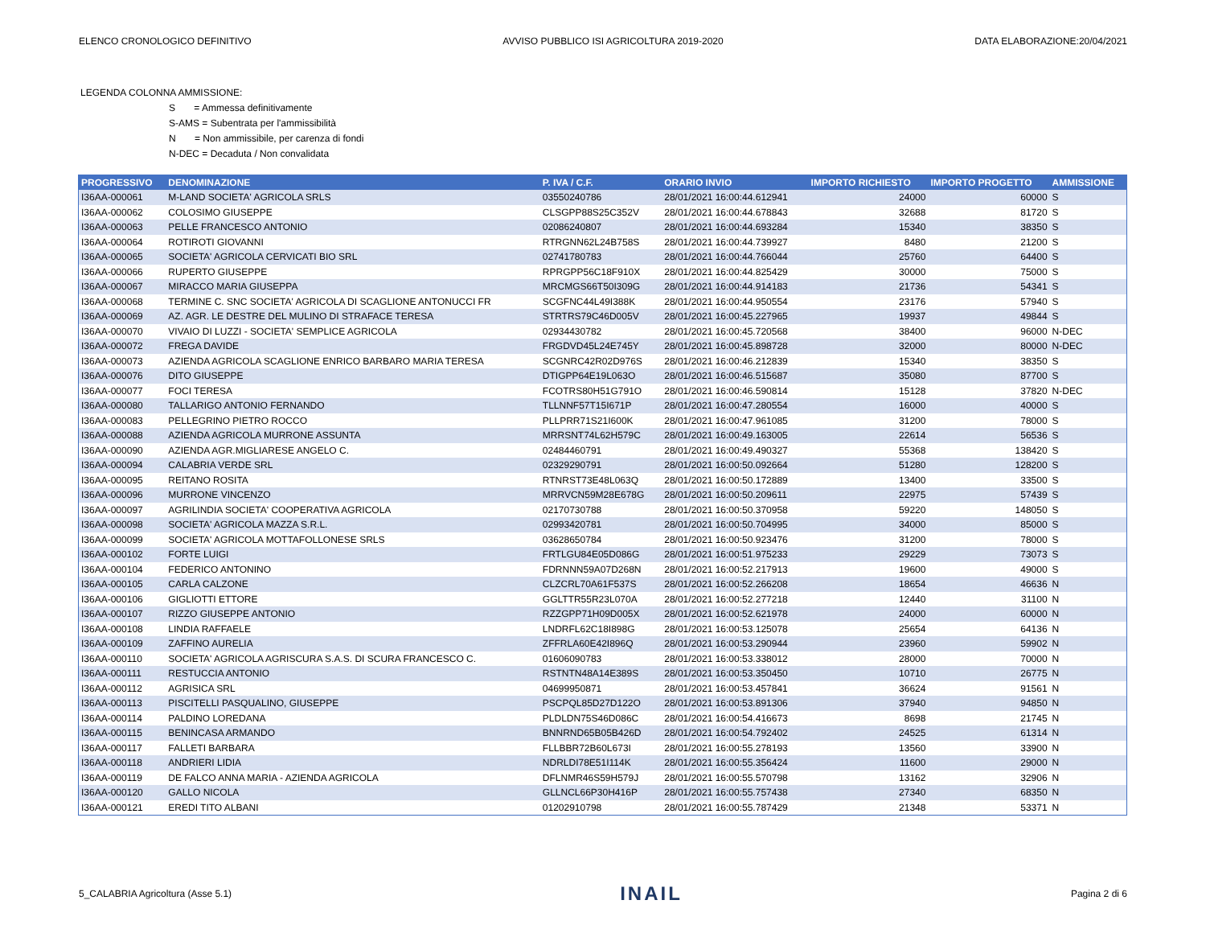ELENCO CRONOLOGICO DEFINITIVO AVVISO PUBBLICO ISI AGRICOLTURA 2019-2020 DATA ELABORAZIONE:20/04/2021
LEGENDA COLONNA AMMISSIONE:
S = Ammessa definitivamente
S-AMS = Subentrata per l'ammissibilità
N = Non ammissibile, per carenza di fondi
N-DEC = Decaduta / Non convalidata
| PROGRESSIVO | DENOMINAZIONE | P. IVA / C.F. | ORARIO INVIO | IMPORTO RICHIESTO | IMPORTO PROGETTO | AMMISSIONE |
| --- | --- | --- | --- | --- | --- | --- |
| I36AA-000061 | M-LAND SOCIETA' AGRICOLA SRLS | 03550240786 | 28/01/2021 16:00:44.612941 | 24000 | 60000 | S |
| I36AA-000062 | COLOSIMO GIUSEPPE | CLSGPP88S25C352V | 28/01/2021 16:00:44.678843 | 32688 | 81720 | S |
| I36AA-000063 | PELLE FRANCESCO ANTONIO | 02086240807 | 28/01/2021 16:00:44.693284 | 15340 | 38350 | S |
| I36AA-000064 | ROTIROTI GIOVANNI | RTRGNN62L24B758S | 28/01/2021 16:00:44.739927 | 8480 | 21200 | S |
| I36AA-000065 | SOCIETA' AGRICOLA CERVICATI BIO SRL | 02741780783 | 28/01/2021 16:00:44.766044 | 25760 | 64400 | S |
| I36AA-000066 | RUPERTO GIUSEPPE | RPRGPP56C18F910X | 28/01/2021 16:00:44.825429 | 30000 | 75000 | S |
| I36AA-000067 | MIRACCO MARIA GIUSEPPA | MRCMGS66T50I309G | 28/01/2021 16:00:44.914183 | 21736 | 54341 | S |
| I36AA-000068 | TERMINE C. SNC SOCIETA' AGRICOLA DI SCAGLIONE ANTONUCCI FR | SCGFNC44L49I388K | 28/01/2021 16:00:44.950554 | 23176 | 57940 | S |
| I36AA-000069 | AZ. AGR. LE DESTRE DEL MULINO DI STRAFACE TERESA | STRTRS79C46D005V | 28/01/2021 16:00:45.227965 | 19937 | 49844 | S |
| I36AA-000070 | VIVAIO DI LUZZI - SOCIETA' SEMPLICE AGRICOLA | 02934430782 | 28/01/2021 16:00:45.720568 | 38400 | 96000 | N-DEC |
| I36AA-000072 | FREGA DAVIDE | FRGDVD45L24E745Y | 28/01/2021 16:00:45.898728 | 32000 | 80000 | N-DEC |
| I36AA-000073 | AZIENDA AGRICOLA SCAGLIONE ENRICO BARBARO MARIA TERESA | SCGNRC42R02D976S | 28/01/2021 16:00:46.212839 | 15340 | 38350 | S |
| I36AA-000076 | DITO GIUSEPPE | DTIGPP64E19L063O | 28/01/2021 16:00:46.515687 | 35080 | 87700 | S |
| I36AA-000077 | FOCI TERESA | FCOTRS80H51G791O | 28/01/2021 16:00:46.590814 | 15128 | 37820 | N-DEC |
| I36AA-000080 | TALLARIGO ANTONIO FERNANDO | TLLNNF57T15I671P | 28/01/2021 16:00:47.280554 | 16000 | 40000 | S |
| I36AA-000083 | PELLEGRINO PIETRO ROCCO | PLLPRR71S21I600K | 28/01/2021 16:00:47.961085 | 31200 | 78000 | S |
| I36AA-000088 | AZIENDA AGRICOLA MURRONE ASSUNTA | MRRSNT74L62H579C | 28/01/2021 16:00:49.163005 | 22614 | 56536 | S |
| I36AA-000090 | AZIENDA AGR.MIGLIARESE ANGELO C. | 02484460791 | 28/01/2021 16:00:49.490327 | 55368 | 138420 | S |
| I36AA-000094 | CALABRIA VERDE SRL | 02329290791 | 28/01/2021 16:00:50.092664 | 51280 | 128200 | S |
| I36AA-000095 | REITANO ROSITA | RTNRST73E48L063Q | 28/01/2021 16:00:50.172889 | 13400 | 33500 | S |
| I36AA-000096 | MURRONE VINCENZO | MRRVCN59M28E678G | 28/01/2021 16:00:50.209611 | 22975 | 57439 | S |
| I36AA-000097 | AGRILINDIA SOCIETA' COOPERATIVA AGRICOLA | 02170730788 | 28/01/2021 16:00:50.370958 | 59220 | 148050 | S |
| I36AA-000098 | SOCIETA' AGRICOLA MAZZA S.R.L. | 02993420781 | 28/01/2021 16:00:50.704995 | 34000 | 85000 | S |
| I36AA-000099 | SOCIETA' AGRICOLA MOTTAFOLLONESE SRLS | 03628650784 | 28/01/2021 16:00:50.923476 | 31200 | 78000 | S |
| I36AA-000102 | FORTE LUIGI | FRTLGU84E05D086G | 28/01/2021 16:00:51.975233 | 29229 | 73073 | S |
| I36AA-000104 | FEDERICO ANTONINO | FDRNNN59A07D268N | 28/01/2021 16:00:52.217913 | 19600 | 49000 | S |
| I36AA-000105 | CARLA CALZONE | CLZCRL70A61F537S | 28/01/2021 16:00:52.266208 | 18654 | 46636 | N |
| I36AA-000106 | GIGLIOTTI ETTORE | GGLTTR55R23L070A | 28/01/2021 16:00:52.277218 | 12440 | 31100 | N |
| I36AA-000107 | RIZZO GIUSEPPE ANTONIO | RZZGPP71H09D005X | 28/01/2021 16:00:52.621978 | 24000 | 60000 | N |
| I36AA-000108 | LINDIA RAFFAELE | LNDRFL62C18I898G | 28/01/2021 16:00:53.125078 | 25654 | 64136 | N |
| I36AA-000109 | ZAFFINO AURELIA | ZFFRLA60E42I896Q | 28/01/2021 16:00:53.290944 | 23960 | 59902 | N |
| I36AA-000110 | SOCIETA' AGRICOLA AGRISCURA S.A.S. DI SCURA FRANCESCO C. | 01606090783 | 28/01/2021 16:00:53.338012 | 28000 | 70000 | N |
| I36AA-000111 | RESTUCCIA ANTONIO | RSTNTN48A14E389S | 28/01/2021 16:00:53.350450 | 10710 | 26775 | N |
| I36AA-000112 | AGRISICA SRL | 04699950871 | 28/01/2021 16:00:53.457841 | 36624 | 91561 | N |
| I36AA-000113 | PISCITELLI PASQUALINO, GIUSEPPE | PSCPQL85D27D122O | 28/01/2021 16:00:53.891306 | 37940 | 94850 | N |
| I36AA-000114 | PALDINO LOREDANA | PLDLDN75S46D086C | 28/01/2021 16:00:54.416673 | 8698 | 21745 | N |
| I36AA-000115 | BENINCASA ARMANDO | BNNRND65B05B426D | 28/01/2021 16:00:54.792402 | 24525 | 61314 | N |
| I36AA-000117 | FALLETI BARBARA | FLLBBR72B60L673I | 28/01/2021 16:00:55.278193 | 13560 | 33900 | N |
| I36AA-000118 | ANDRIERI LIDIA | NDRLDI78E51I114K | 28/01/2021 16:00:55.356424 | 11600 | 29000 | N |
| I36AA-000119 | DE FALCO ANNA MARIA - AZIENDA AGRICOLA | DFLNMR46S59H579J | 28/01/2021 16:00:55.570798 | 13162 | 32906 | N |
| I36AA-000120 | GALLO NICOLA | GLLNCL66P30H416P | 28/01/2021 16:00:55.757438 | 27340 | 68350 | N |
| I36AA-000121 | EREDI TITO ALBANI | 01202910798 | 28/01/2021 16:00:55.787429 | 21348 | 53371 | N |
5_CALABRIA Agricoltura (Asse 5.1) INAIL Pagina 2 di 6